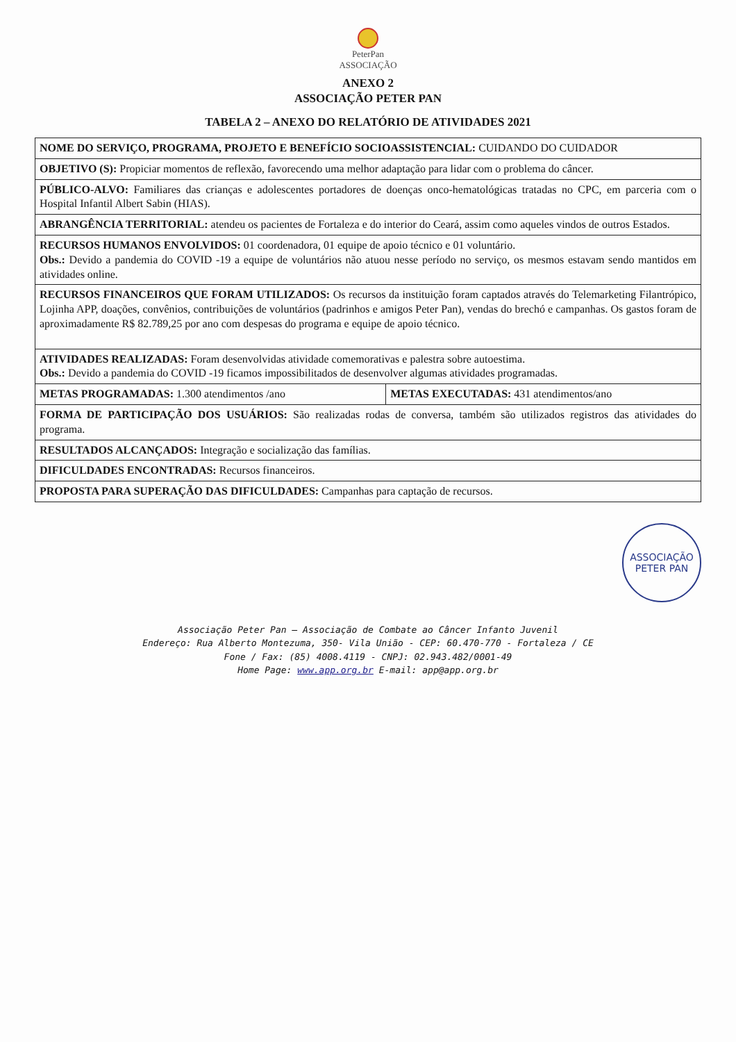PeterPan
ASSOCIAÇÃO
ANEXO 2
ASSOCIAÇÃO PETER PAN
TABELA 2 – ANEXO DO RELATÓRIO DE ATIVIDADES 2021
| NOME DO SERVIÇO, PROGRAMA, PROJETO E BENEFÍCIO SOCIOASSISTENCIAL: CUIDANDO DO CUIDADOR | |
| OBJETIVO (S): Propiciar momentos de reflexão, favorecendo uma melhor adaptação para lidar com o problema do câncer. | |
| PÚBLICO-ALVO: Familiares das crianças e adolescentes portadores de doenças onco-hematológicas tratadas no CPC, em parceria com o Hospital Infantil Albert Sabin (HIAS). | |
| ABRANGÊNCIA TERRITORIAL: atendeu os pacientes de Fortaleza e do interior do Ceará, assim como aqueles vindos de outros Estados. | |
| RECURSOS HUMANOS ENVOLVIDOS: 01 coordenadora, 01 equipe de apoio técnico e 01 voluntário. Obs.: Devido a pandemia do COVID -19 a equipe de voluntários não atuou nesse período no serviço, os mesmos estavam sendo mantidos em atividades online. | |
| RECURSOS FINANCEIROS QUE FORAM UTILIZADOS: Os recursos da instituição foram captados através do Telemarketing Filantrópico, Lojinha APP, doações, convênios, contribuições de voluntários (padrinhos e amigos Peter Pan), vendas do brechó e campanhas. Os gastos foram de aproximadamente R$ 82.789,25 por ano com despesas do programa e equipe de apoio técnico. | |
| ATIVIDADES REALIZADAS: Foram desenvolvidas atividade comemorativas e palestra sobre autoestima. Obs.: Devido a pandemia do COVID -19 ficamos impossibilitados de desenvolver algumas atividades programadas. | |
| METAS PROGRAMADAS: 1.300 atendimentos /ano | METAS EXECUTADAS: 431 atendimentos/ano |
| FORMA DE PARTICIPAÇÃO DOS USUÁRIOS: São realizadas rodas de conversa, também são utilizados registros das atividades do programa. | |
| RESULTADOS ALCANÇADOS: Integração e socialização das famílias. | |
| DIFICULDADES ENCONTRADAS: Recursos financeiros. | |
| PROPOSTA PARA SUPERAÇÃO DAS DIFICULDADES: Campanhas para captação de recursos. | |
ASSOCIAÇÃO
PETER PAN
Associação Peter Pan – Associação de Combate ao Câncer Infanto Juvenil
Endereço: Rua Alberto Montezuma, 350- Vila União - CEP: 60.470-770 - Fortaleza / CE
Fone / Fax: (85) 4008.4119 - CNPJ: 02.943.482/0001-49
Home Page: www.app.org.br E-mail: app@app.org.br